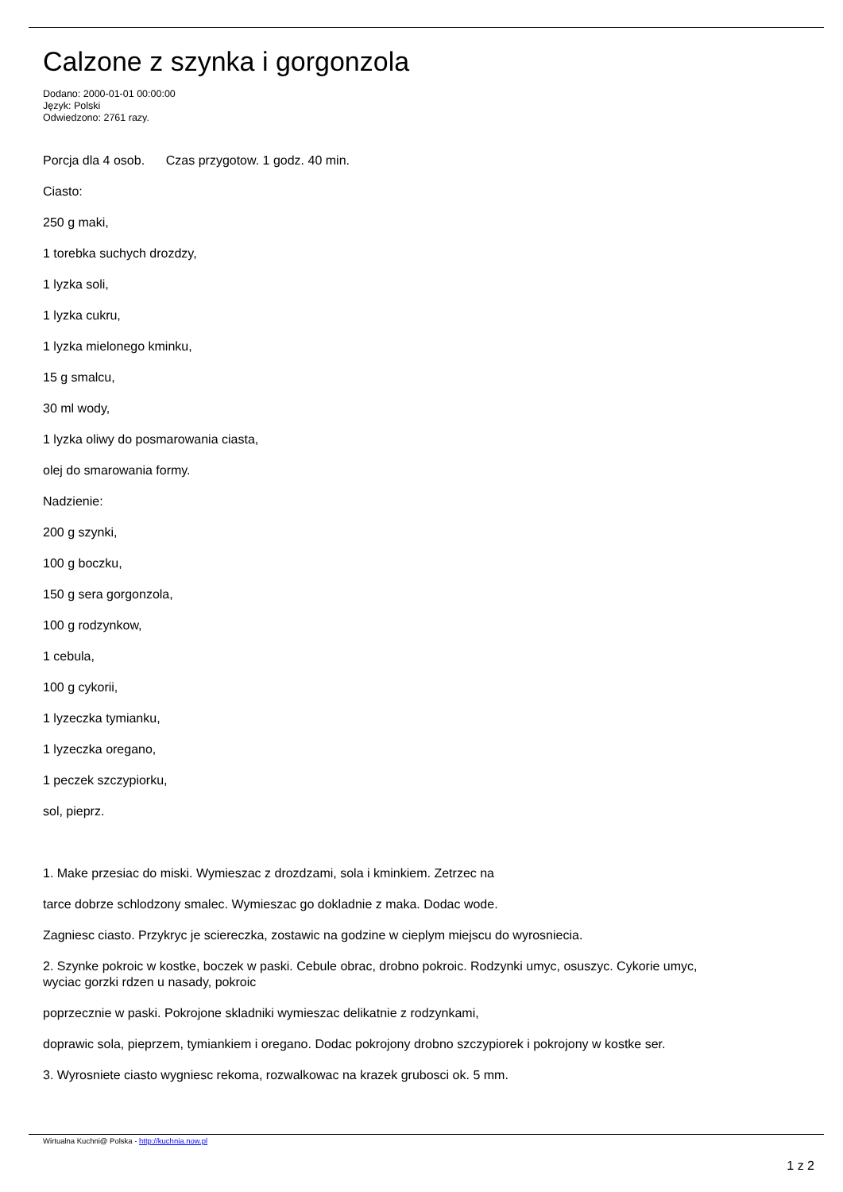Calzone z szynka i gorgonzola
Dodano: 2000-01-01 00:00:00
Język: Polski
Odwiedzono: 2761 razy.
Porcja dla 4 osob. Czas przygotow. 1 godz. 40 min.
Ciasto:
250 g maki,
1 torebka suchych drozdzy,
1 lyzka soli,
1 lyzka cukru,
1 lyzka mielonego kminku,
15 g smalcu,
30 ml wody,
1 lyzka oliwy do posmarowania ciasta,
olej do smarowania formy.
Nadzienie:
200 g szynki,
100 g boczku,
150 g sera gorgonzola,
100 g rodzynkow,
1 cebula,
100 g cykorii,
1 lyzeczka tymianku,
1 lyzeczka oregano,
1 peczek szczypiorku,
sol, pieprz.
1. Make przesiac do miski. Wymieszac z drozdzami, sola i kminkiem. Zetrzec na
tarce dobrze schlodzony smalec. Wymieszac go dokladnie z maka. Dodac wode.
Zagniesc ciasto. Przykryc je sciereczka, zostawic na godzine w cieplym miejscu do wyrosniecia.
2. Szynke pokroic w kostke, boczek w paski. Cebule obrac, drobno pokroic. Rodzynki umyc, osuszyc. Cykorie umyc, wyciac gorzki rdzen u nasady, pokroic
poprzecznie w paski. Pokrojone skladniki wymieszac delikatnie z rodzynkami,
doprawic sola, pieprzem, tymiankiem i oregano. Dodac pokrojony drobno szczypiorek i pokrojony w kostke ser.
3. Wyrosniete ciasto wygniesc rekoma, rozwalkowac na krazek grubosci ok. 5 mm.
Wirtualna Kuchni@ Polska - http://kuchnia.now.pl
1 z 2